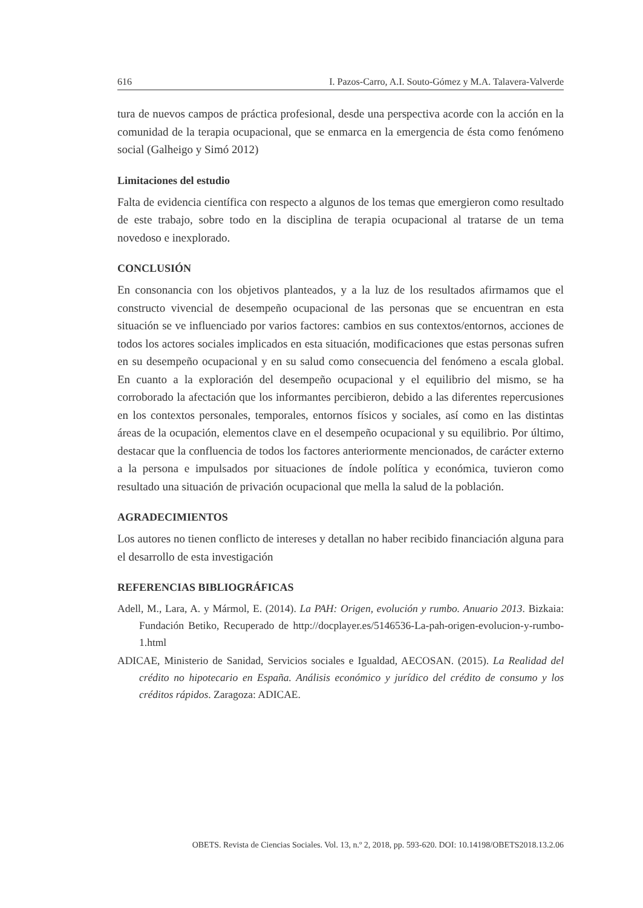616 I. Pazos-Carro, A.I. Souto-Gómez y M.A. Talavera-Valverde
tura de nuevos campos de práctica profesional, desde una perspectiva acorde con la acción en la comunidad de la terapia ocupacional, que se enmarca en la emergencia de ésta como fenómeno social (Galheigo y Simó 2012)
Limitaciones del estudio
Falta de evidencia científica con respecto a algunos de los temas que emergieron como resultado de este trabajo, sobre todo en la disciplina de terapia ocupacional al tratarse de un tema novedoso e inexplorado.
CONCLUSIÓN
En consonancia con los objetivos planteados, y a la luz de los resultados afirmamos que el constructo vivencial de desempeño ocupacional de las personas que se encuentran en esta situación se ve influenciado por varios factores: cambios en sus contextos/entornos, acciones de todos los actores sociales implicados en esta situación, modificaciones que estas personas sufren en su desempeño ocupacional y en su salud como consecuencia del fenómeno a escala global. En cuanto a la exploración del desempeño ocupacional y el equilibrio del mismo, se ha corroborado la afectación que los informantes percibieron, debido a las diferentes repercusiones en los contextos personales, temporales, entornos físicos y sociales, así como en las distintas áreas de la ocupación, elementos clave en el desempeño ocupacional y su equilibrio. Por último, destacar que la confluencia de todos los factores anteriormente mencionados, de carácter externo a la persona e impulsados por situaciones de índole política y económica, tuvieron como resultado una situación de privación ocupacional que mella la salud de la población.
AGRADECIMIENTOS
Los autores no tienen conflicto de intereses y detallan no haber recibido financiación alguna para el desarrollo de esta investigación
REFERENCIAS BIBLIOGRÁFICAS
Adell, M., Lara, A. y Mármol, E. (2014). La PAH: Origen, evolución y rumbo. Anuario 2013. Bizkaia: Fundación Betiko, Recuperado de http://docplayer.es/5146536-La-pah-origen-evolucion-y-rumbo-1.html
ADICAE, Ministerio de Sanidad, Servicios sociales e Igualdad, AECOSAN. (2015). La Realidad del crédito no hipotecario en España. Análisis económico y jurídico del crédito de consumo y los créditos rápidos. Zaragoza: ADICAE.
OBETS. Revista de Ciencias Sociales. Vol. 13, n.º 2, 2018, pp. 593-620. DOI: 10.14198/OBETS2018.13.2.06